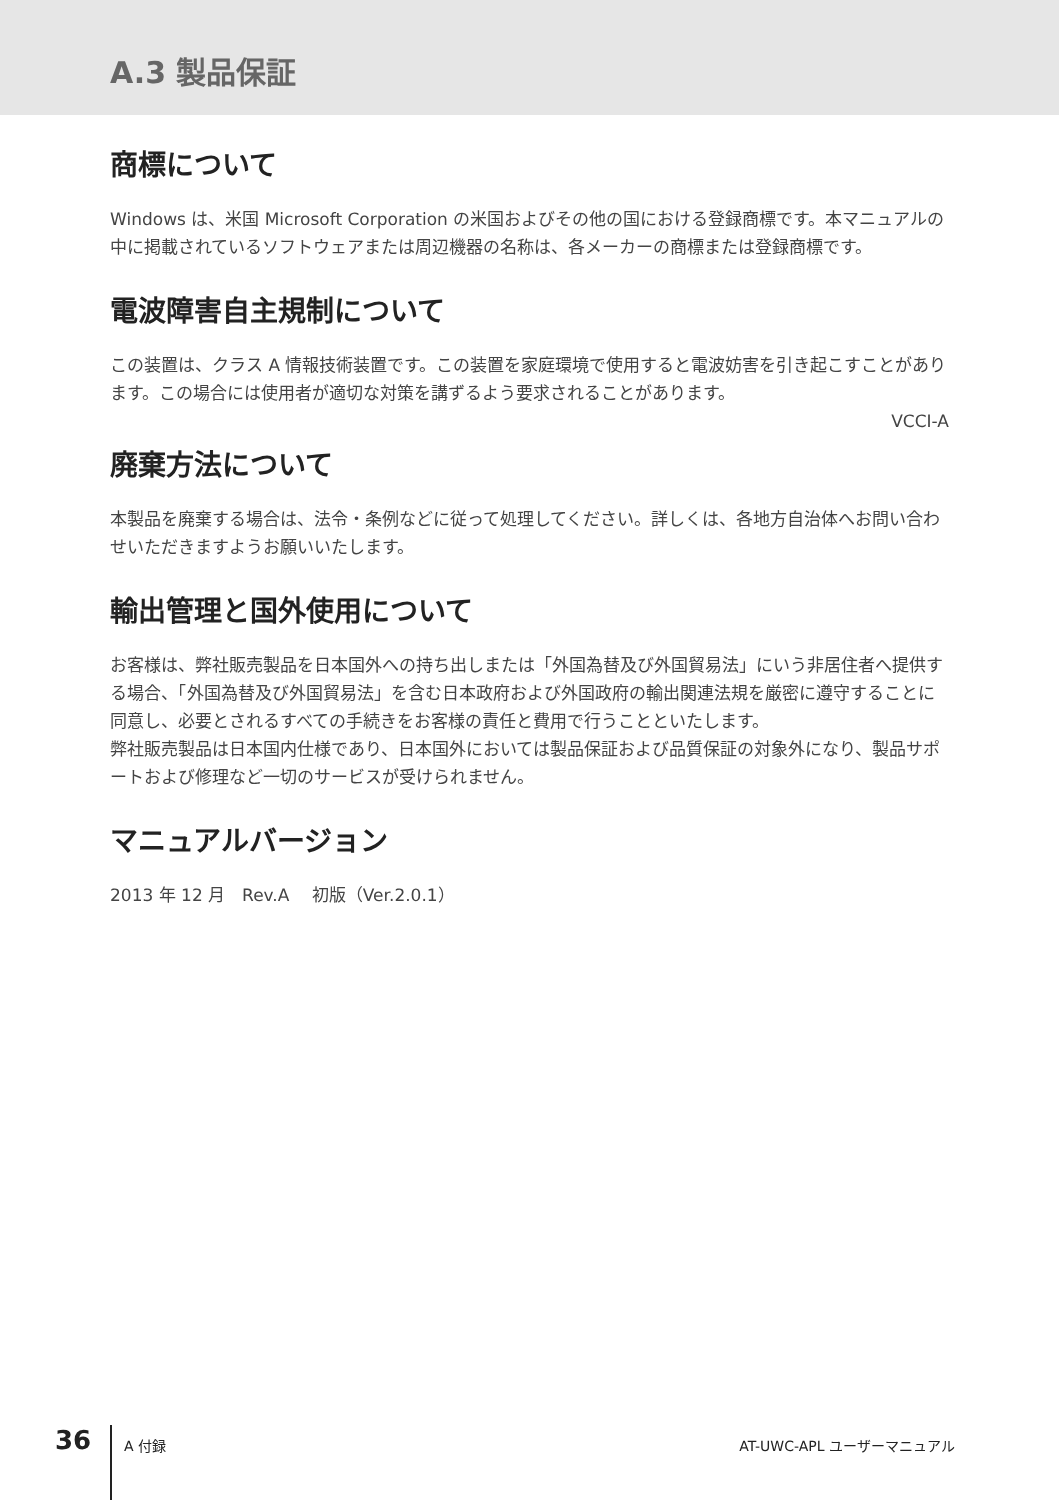A.3 製品保証
商標について
Windows は、米国 Microsoft Corporation の米国およびその他の国における登録商標です。本マニュアルの中に掲載されているソフトウェアまたは周辺機器の名称は、各メーカーの商標または登録商標です。
電波障害自主規制について
この装置は、クラス A 情報技術装置です。この装置を家庭環境で使用すると電波妨害を引き起こすことがあります。この場合には使用者が適切な対策を講ずるよう要求されることがあります。
VCCI-A
廃棄方法について
本製品を廃棄する場合は、法令・条例などに従って処理してください。詳しくは、各地方自治体へお問い合わせいただきますようお願いいたします。
輸出管理と国外使用について
お客様は、弊社販売製品を日本国外への持ち出しまたは「外国為替及び外国貿易法」にいう非居住者へ提供する場合、「外国為替及び外国貿易法」を含む日本政府および外国政府の輸出関連法規を厳密に遵守することに同意し、必要とされるすべての手続きをお客様の責任と費用で行うことといたします。
弊社販売製品は日本国内仕様であり、日本国外においては製品保証および品質保証の対象外になり、製品サポートおよび修理など一切のサービスが受けられません。
マニュアルバージョン
2013 年 12 月　Rev.A　 初版（Ver.2.0.1）
36
A 付録 AT-UWC-APL ユーザーマニュアル